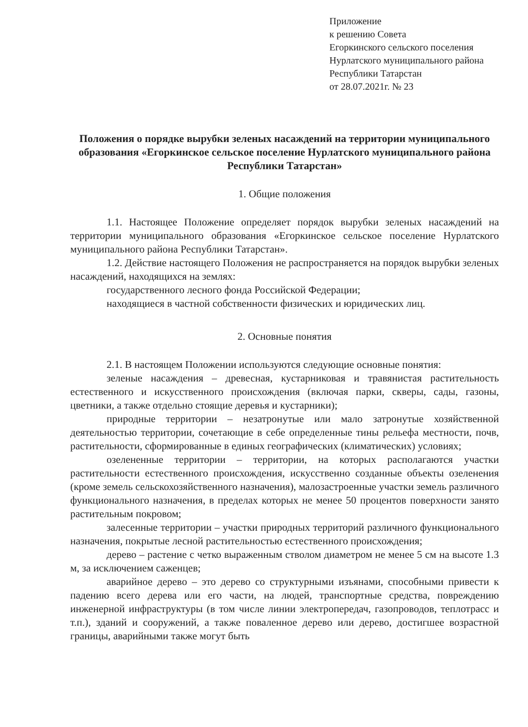Приложение
к решению Совета
Егоркинского сельского поселения
Нурлатского муниципального района
Республики Татарстан
от 28.07.2021г. № 23
Положения о порядке вырубки зеленых насаждений на территории муниципального образования «Егоркинское сельское поселение Нурлатского муниципального района Республики Татарстан»
1. Общие положения
1.1. Настоящее Положение определяет порядок вырубки зеленых насаждений на территории муниципального образования «Егоркинское сельское поселение Нурлатского муниципального района Республики Татарстан».
1.2. Действие настоящего Положения не распространяется на порядок вырубки зеленых насаждений, находящихся на землях:
государственного лесного фонда Российской Федерации;
находящиеся в частной собственности физических и юридических лиц.
2. Основные понятия
2.1. В настоящем Положении используются следующие основные понятия:
зеленые насаждения – древесная, кустарниковая и травянистая растительность естественного и искусственного происхождения (включая парки, скверы, сады, газоны, цветники, а также отдельно стоящие деревья и кустарники);
природные территории – незатронутые или мало затронутые хозяйственной деятельностью территории, сочетающие в себе определенные тины рельефа местности, почв, растительности, сформированные в единых географических (климатических) условиях;
озелененные территории – территории, на которых располагаются участки растительности естественного происхождения, искусственно созданные объекты озеленения (кроме земель сельскохозяйственного назначения), малозастроенные участки земель различного функционального назначения, в пределах которых не менее 50 процентов поверхности занято растительным покровом;
залесенные территории – участки природных территорий различного функционального назначения, покрытые лесной растительностью естественного происхождения;
дерево – растение с четко выраженным стволом диаметром не менее 5 см на высоте 1.3 м, за исключением саженцев;
аварийное дерево – это дерево со структурными изъянами, способными привести к падению всего дерева или его части, на людей, транспортные средства, повреждению инженерной инфраструктуры (в том числе линии электропередач, газопроводов, теплотрасс и т.п.), зданий и сооружений, а также поваленное дерево или дерево, достигшее возрастной границы, аварийными также могут быть